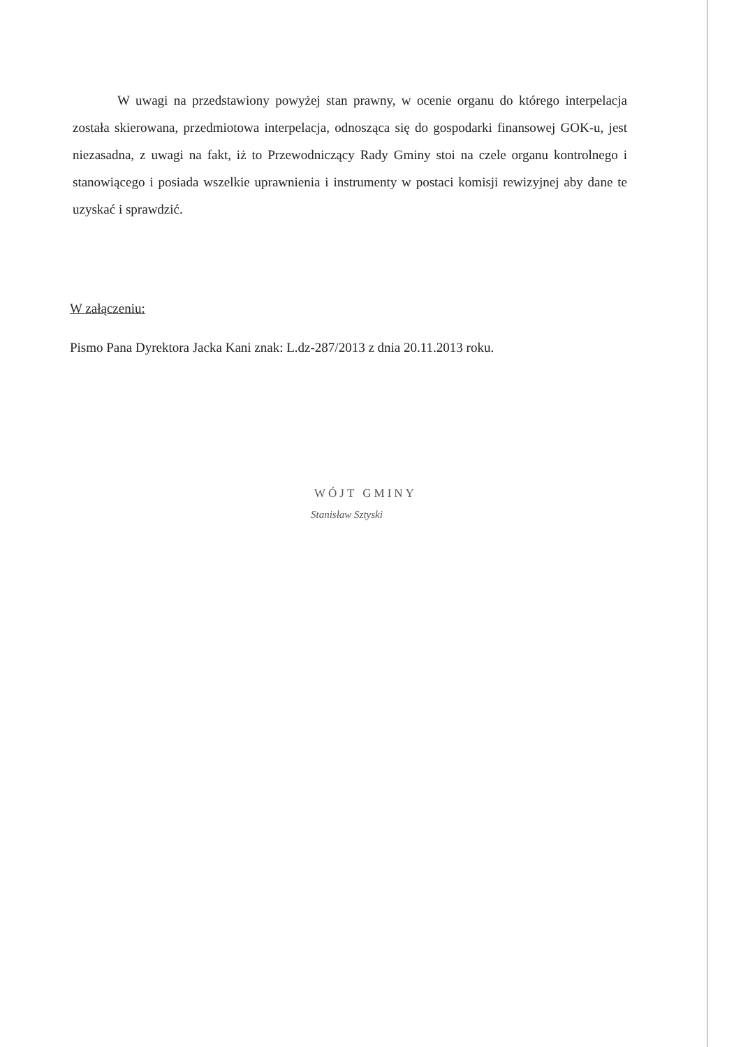W uwagi na przedstawiony powyżej stan prawny, w ocenie organu do którego interpelacja została skierowana, przedmiotowa interpelacja, odnosząca się do gospodarki finansowej GOK-u, jest niezasadna, z uwagi na fakt, iż to Przewodniczący Rady Gminy stoi na czele organu kontrolnego i stanowiącego i posiada wszelkie uprawnienia i instrumenty w postaci komisji rewizyjnej aby dane te uzyskać i sprawdzić.
W załączeniu:
Pismo Pana Dyrektora Jacka Kani znak: L.dz-287/2013 z dnia 20.11.2013 roku.
WÓJT GMINY
Stanisław Sztyski